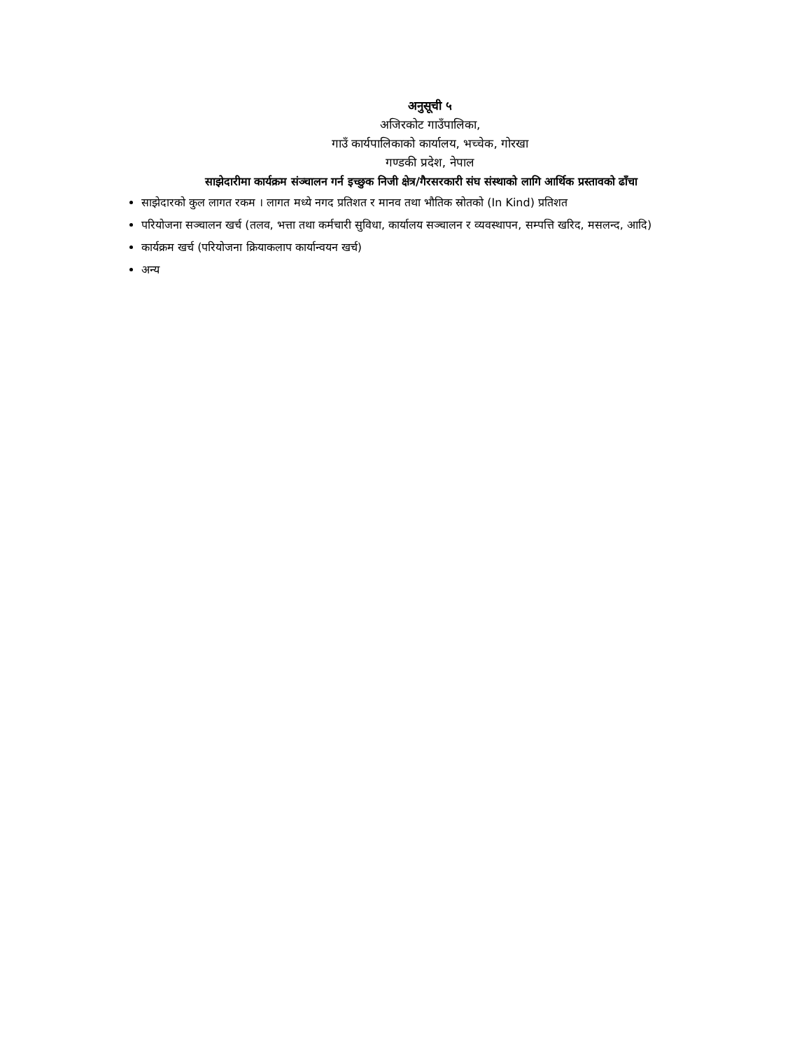अनुसूची ५
अजिरकोट गाउँपालिका,
गाउँ कार्यपालिकाको कार्यालय, भच्चेक, गोरखा
गण्डकी प्रदेश, नेपाल
साझेदारीमा कार्यक्रम संञ्चालन गर्न इच्छुक निजी क्षेत्र/गैरसरकारी संघ संस्थाको लागि आर्थिक प्रस्तावको ढाँचा
साझेदारको कुल लागत रकम । लागत मध्ये नगद प्रतिशत र मानव तथा भौतिक स्रोतको (In Kind) प्रतिशत
परियोजना सञ्चालन खर्च (तलव, भत्ता तथा कर्मचारी सुविधा, कार्यालय सञ्चालन र व्यवस्थापन, सम्पत्ति खरिद, मसलन्द, आदि)
कार्यक्रम खर्च (परियोजना क्रियाकलाप कार्यान्वयन खर्च)
अन्य